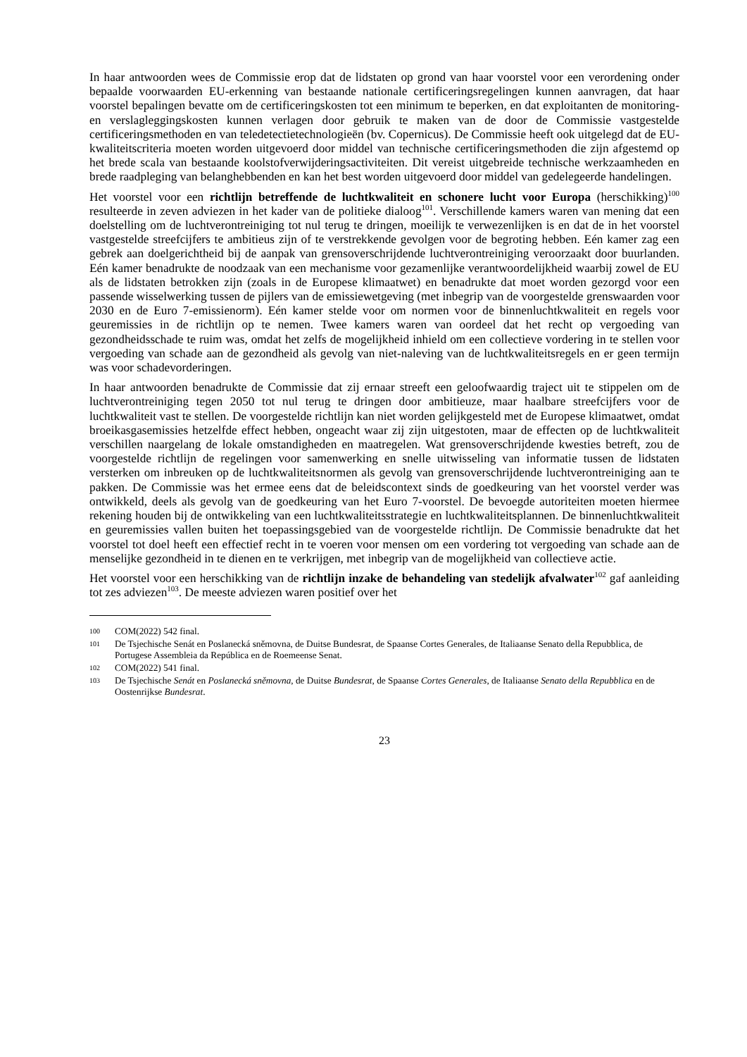In haar antwoorden wees de Commissie erop dat de lidstaten op grond van haar voorstel voor een verordening onder bepaalde voorwaarden EU-erkenning van bestaande nationale certificeringsregelingen kunnen aanvragen, dat haar voorstel bepalingen bevatte om de certificeringskosten tot een minimum te beperken, en dat exploitanten de monitoring- en verslagleggingskosten kunnen verlagen door gebruik te maken van de door de Commissie vastgestelde certificeringsmethoden en van teledetectietechnologieën (bv. Copernicus). De Commissie heeft ook uitgelegd dat de EU-kwaliteitscriteria moeten worden uitgevoerd door middel van technische certificeringsmethoden die zijn afgestemd op het brede scala van bestaande koolstofverwijderingsactiviteiten. Dit vereist uitgebreide technische werkzaamheden en brede raadpleging van belanghebbenden en kan het best worden uitgevoerd door middel van gedelegeerde handelingen.
Het voorstel voor een richtlijn betreffende de luchtkwaliteit en schonere lucht voor Europa (herschikking)<sup>100</sup> resulteerde in zeven adviezen in het kader van de politieke dialoog<sup>101</sup>. Verschillende kamers waren van mening dat een doelstelling om de luchtverontreiniging tot nul terug te dringen, moeilijk te verwezenlijken is en dat de in het voorstel vastgestelde streefcijfers te ambitieus zijn of te verstrekkende gevolgen voor de begroting hebben. Eén kamer zag een gebrek aan doelgerichtheid bij de aanpak van grensoverschrijdende luchtverontreiniging veroorzaakt door buurlanden. Eén kamer benadrukte de noodzaak van een mechanisme voor gezamenlijke verantwoordelijkheid waarbij zowel de EU als de lidstaten betrokken zijn (zoals in de Europese klimaatwet) en benadrukte dat moet worden gezorgd voor een passende wisselwerking tussen de pijlers van de emissiewetgeving (met inbegrip van de voorgestelde grenswaarden voor 2030 en de Euro 7-emissienorm). Eén kamer stelde voor om normen voor de binnenluchtkwaliteit en regels voor geuremissies in de richtlijn op te nemen. Twee kamers waren van oordeel dat het recht op vergoeding van gezondheidsschade te ruim was, omdat het zelfs de mogelijkheid inhield om een collectieve vordering in te stellen voor vergoeding van schade aan de gezondheid als gevolg van niet-naleving van de luchtkwaliteitsregels en er geen termijn was voor schadevorderingen.
In haar antwoorden benadrukte de Commissie dat zij ernaar streeft een geloofwaardig traject uit te stippelen om de luchtverontreiniging tegen 2050 tot nul terug te dringen door ambitieuze, maar haalbare streefcijfers voor de luchtkwaliteit vast te stellen. De voorgestelde richtlijn kan niet worden gelijkgesteld met de Europese klimaatwet, omdat broeikasgasemissies hetzelfde effect hebben, ongeacht waar zij zijn uitgestoten, maar de effecten op de luchtkwaliteit verschillen naargelang de lokale omstandigheden en maatregelen. Wat grensoverschrijdende kwesties betreft, zou de voorgestelde richtlijn de regelingen voor samenwerking en snelle uitwisseling van informatie tussen de lidstaten versterken om inbreuken op de luchtkwaliteitsnormen als gevolg van grensoverschrijdende luchtverontreiniging aan te pakken. De Commissie was het ermee eens dat de beleidscontext sinds de goedkeuring van het voorstel verder was ontwikkeld, deels als gevolg van de goedkeuring van het Euro 7-voorstel. De bevoegde autoriteiten moeten hiermee rekening houden bij de ontwikkeling van een luchtkwaliteitsstrategie en luchtkwaliteitsplannen. De binnenluchtkwaliteit en geuremissies vallen buiten het toepassingsgebied van de voorgestelde richtlijn. De Commissie benadrukte dat het voorstel tot doel heeft een effectief recht in te voeren voor mensen om een vordering tot vergoeding van schade aan de menselijke gezondheid in te dienen en te verkrijgen, met inbegrip van de mogelijkheid van collectieve actie.
Het voorstel voor een herschikking van de richtlijn inzake de behandeling van stedelijk afvalwater<sup>102</sup> gaf aanleiding tot zes adviezen<sup>103</sup>. De meeste adviezen waren positief over het
100 COM(2022) 542 final.
101 De Tsjechische Senát en Poslanecká sněmovna, de Duitse Bundesrat, de Spaanse Cortes Generales, de Italiaanse Senato della Repubblica, de Portugese Assembleia da República en de Roemeense Senat.
102 COM(2022) 541 final.
103 De Tsjechische Senát en Poslanecká sněmovna, de Duitse Bundesrat, de Spaanse Cortes Generales, de Italiaanse Senato della Repubblica en de Oostenrijkse Bundesrat.
23